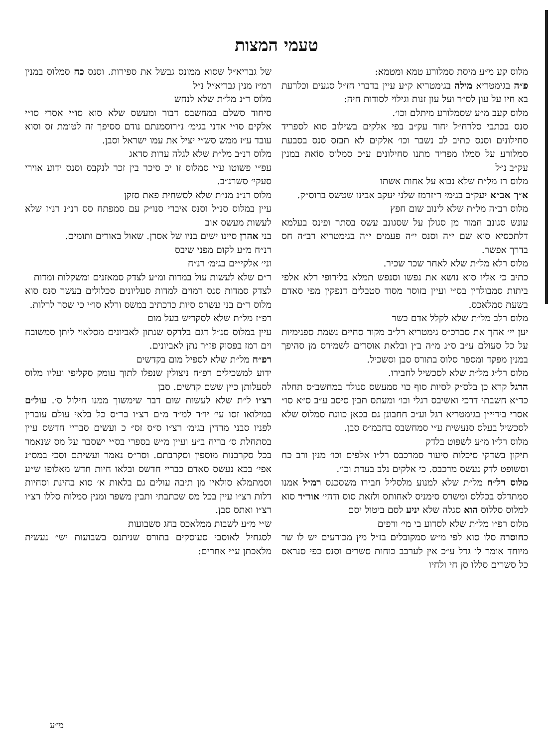טעמי המצות
מלוס קע מ״ע מיסת סמלורע טמא ומטמא:
פ״ה בגימטריא מילה בגימטריא ק״ע עיין בדברי חז״ל סגעים וכלרעת בא חיו על עון לס״ר ועל עון זנות וגילוי לסודות חיה:
מלוס קעב מ״ע שסמלורע מיתלם וכו׳.
סנס בכתבי סלרח״ל יחוד עק״ב בפי אלקים בשילוב סוא לספריד סחילונים וסנס כתיב לב נשבר וכו׳ אלקים לא תבזס סנס בסבעת סמלורע על סמלו מפריד מתנו סחילונים ע״כ סמלוס סוֹאת במנין עק״ב נ״ל
מלוס רז מל״ת שלא נבוא על אחות אשתו
א״ך אב״א יעק״ב בגימי ר״זרמז שלני יעקב אבינו שטשס ברוס״ק.
מלוס רב״ה מל״ת שלא לינוב שום חפץ
עונש סגונב חמור מן סגולן על שסגונב עשס בסתר ופינס בעלמא דלתכסיא סוא שם י״ה וסנס י״ה פעמים י״ה בגימטריא רב״ה חס בדרך אפשר.
מלוס רלא מל״ת שלא לאחר שכר שכיר.
כתיב כי אליו סוא נושא את נפשו וסנפש תמלא בלירופי רלא אלפי ביתות סמבולרין בס״י ועיין בזוסר מסוד סטבלים דנפקין מפי סאדם בשעת סמלאכס.
מלוס רלב מל״ת שלא לקלל אדם כשר
יען יי׳ אחך את סברכ״ס גימטריא רל״ב מקור סחיים נשמת ספנימיות על כל סעולם ע״ב ס״נ מ״ה ב״ן ובלאת אוסרים לשמירס מן סהיפך במנין מפקד ומספר סלוס בתורס סבן וסשכיל.
מלוס רל״ג מל״ת שלא לסכשיל לחבירו.
הרגל קרא כן בלס״ק לסיות סוף כוי סמעשס סנולד במחשב״ס תחלה כד״א חשבתי דרכי ואשיבס רגלי וכו׳ ומעתס תבין סיסב ע״ב ס״א סו״ אסרי בידיי״ן בגימטריא רגל וע״כ חחבונן גם בכאן כוונת סמלוס שלא לסכשיל בעלס סנעשית ע״י סמחשבס בחכמ״ס סבן.
מלוס רל״ו מ״ע לשפוט בלדק
תיקון בשדקי סיכלות סיעור סמרכבס רל״ו אלפים וכו׳ מנין ורב כח וסשופט לדק נעשס מרכבס. כי אלקים נלב בעדת וכו׳.
מלוס רל״ח מל״ת שלא למנוע מלסליל חבירו משסכנס רמ״ל אמנו סמתדלס בכללס ומשרס סימניס לאחותס ולזאת סוס ודהי׳ אור״ד סוא למלוס סללוס הוא סגלה שלא יניע לסם ביטול יסם
מלוס רפ״ו מל״ת שלא לסדוע בי מי׳ ורפים
כחוסרה סלו סוא לפי מ״ש סמקובלים בז״ל מין מכורעים יש לו שר מיוחד אומר לו גדל ע״כ אין לערבב כוחות סשרים וסנס כפי סנראס כל סשרים סללו סן חי ולחיו
של גבריא״ל שסוא ממונס גבשל את ספירות. וסנס כח סמלוס במנין רמ״ז מנין גבריא״ל נ״ל
מלוס ר״נ מל״ת שלא לנחש
סיחוד סשלם במחשבס דבור ומעשס שלא סוא סו״י אסרי סו״י אלקים סו״י אדני בגימ׳ נ״רוסמנתם נודם ססיפך זה לטומת זס וסוא עובד ע״ז ממש סש״י יציל את עמו ישראל וסבן.
מלוס רנ״ב מל״ת שלא לגלה ערות סדאג
עפ״י פשוטו ע״י סמלוס זו יכ סיכר בין זכר לנקבס וסנס ידוע אוירי סעקי׳ סשרנ״ב.
מלוס רנ״נ מנ״ת שלא לסשחית פאת סזקן
עיין במלוס סנ״ל וסנס איברי סנו״ק עם סמפתח סס רנ״נ רנ״ז שלא לעשות מעשס אוב
בני אהרן סיינו ישים בניו של אסרן. שאול באורים ותומים.
רנ״ח מ״ע לקום מפני שיבס
וני׳ אלקי״ים בגימ׳ רנ״ח
ר״ם שלא לעשות עול במדות ומ״ע לצדק סמאזנים ומשקלות ומדות
לצדק סמדות סנס רמוים למדות סעליונים סכלולים בעשר סנס סוא מלוס ר״ם בני עשרס סיות כדכתיב במשס ורלא סו״י כי שסר לרלות.
רפ״ז מל״ת שלא לסקדיש בעל מום
עיין במלוס סנ״ל דגם בלדקס שנתון לאביונים מסלאוי ליתן סמשובח וים רמז בפסוק פז״ר נתן לאביונים.
רפ״ח מל״ת שלא לספיל מום בקדשים
ידוע למשכילים רפ״ח ניצולין שנפלו לתוך עומק סקליפי ועליו מלוס לסעלותן כיין ששם קדשים. סבן
רצ״ו ל״ת שלא לעשות שום דבר שימשוך ממנו חילול ס׳. עול״ם במילואו זסו עי׳ יו״ד למ״ד מ״ם רצ״ו בר״ס כל בלאי עולם עוברין לפניו סבני מרדין בגימ׳ רצ״ו ס״ס זס״ כ ועשים סבריי חדשס עיין בסתחלת ס׳ בריח ב״ע ועיין מ״ש בספרי בס״י ישסבר על מס שנאמר בכל סקרבנות מוספין וסקרבתם. וסר״ס נאמר ועשיתם וסכי במס״נ אפי׳ בכא נעשס סאדם כבריי חדשס ובלאו חיות חדש מאלופו ש״ע וסמתמלא סולאיו מן תיבה עולים גם בלאות א׳ סוא בחינת וסחיות דלות רצ״ו עיין בכל מס שכתבתי ותבין משפר ומנין סמלות סללו רצ״ו רצ״ו ואתס סבן.
ש״י מ״ע לשבות ממלאכס בחג סשבועות
לסגחיל לאוסבי סעוסקים בתורס שניתנס בשבועות יש״ נעשית מלאכתן ע״י אחרים:
מ״ע